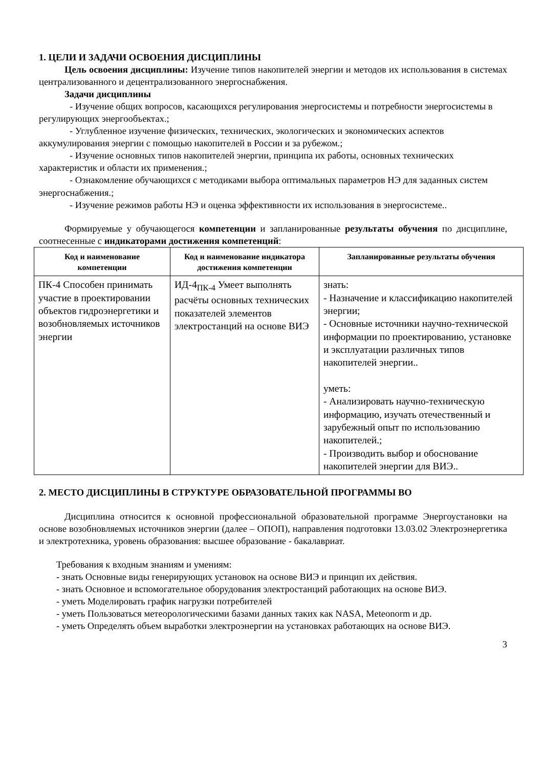1. ЦЕЛИ И ЗАДАЧИ ОСВОЕНИЯ ДИСЦИПЛИНЫ
Цель освоения дисциплины: Изучение типов накопителей энергии и методов их использования в системах централизованного и децентрализованного энергоснабжения.
Задачи дисциплины
- Изучение общих вопросов, касающихся регулирования энергосистемы и потребности энергосистемы в регулирующих энергообъектах.;
- Углубленное изучение физических, технических, экологических и экономических аспектов аккумулирования энергии с помощью накопителей в России и за рубежом.;
- Изучение основных типов накопителей энергии, принципа их работы, основных технических характеристик и области их применения.;
- Ознакомление обучающихся с методиками выбора оптимальных параметров НЭ для заданных систем энергоснабжения.;
- Изучение режимов работы НЭ и оценка эффективности их использования в энергосистеме..
Формируемые у обучающегося компетенции и запланированные результаты обучения по дисциплине, соотнесенные с индикаторами достижения компетенций:
| Код и наименование компетенции | Код и наименование индикатора достижения компетенции | Запланированные результаты обучения |
| --- | --- | --- |
| ПК-4 Способен принимать участие в проектировании объектов гидроэнергетики и возобновляемых источников энергии | ИД-4<sub>ПК-4</sub> Умеет выполнять расчёты основных технических показателей элементов электростанций на основе ВИЭ | знать: - Назначение и классификацию накопителей энергии; - Основные источники научно-технической информации по проектированию, установке и эксплуатации различных типов накопителей энергии.. уметь: - Анализировать научно-техническую информацию, изучать отечественный и зарубежный опыт по использованию накопителей.; - Производить выбор и обоснование накопителей энергии для ВИЭ.. |
2. МЕСТО ДИСЦИПЛИНЫ В СТРУКТУРЕ ОБРАЗОВАТЕЛЬНОЙ ПРОГРАММЫ ВО
Дисциплина относится к основной профессиональной образовательной программе Энергоустановки на основе возобновляемых источников энергии (далее – ОПОП), направления подготовки 13.03.02 Электроэнергетика и электротехника, уровень образования: высшее образование - бакалавриат.
Требования к входным знаниям и умениям:
- знать Основные виды генерирующих установок на основе ВИЭ и принцип их действия.
- знать Основное и вспомогательное оборудования электростанций работающих на основе ВИЭ.
- уметь Моделировать график нагрузки потребителей
- уметь Пользоваться метеорологическими базами данных таких как NASA, Meteonorm и др.
- уметь Определять объем выработки электроэнергии на установках работающих на основе ВИЭ.
3